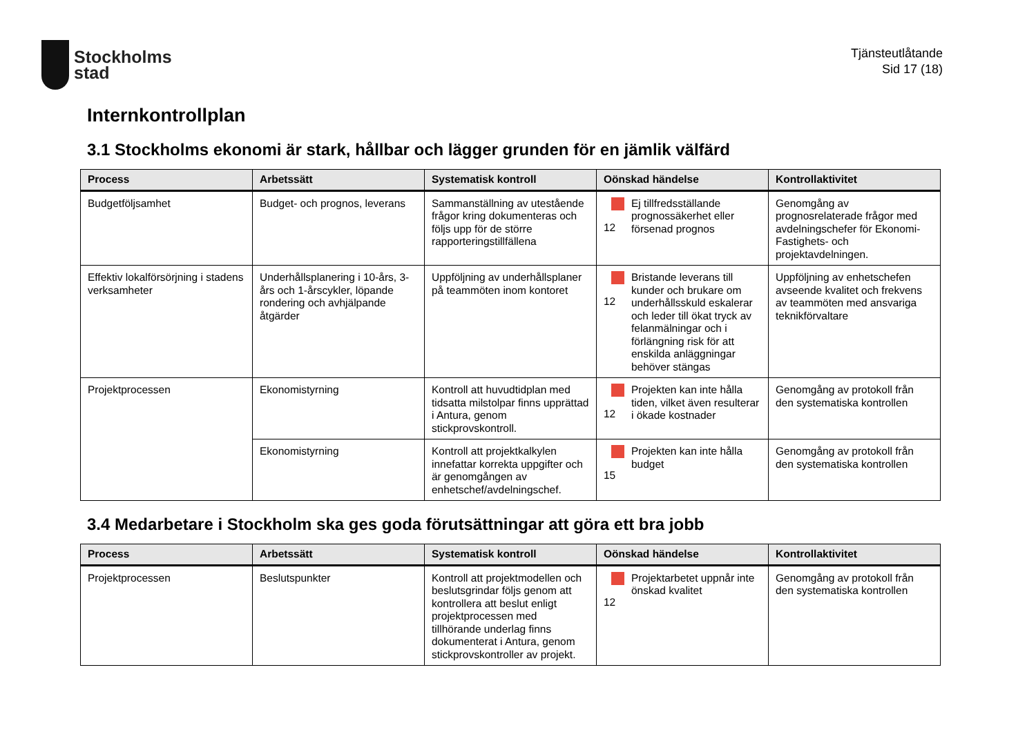Stockholms
stad
Tjänsteutlåtande
Sid 17 (18)
Internkontrollplan
3.1 Stockholms ekonomi är stark, hållbar och lägger grunden för en jämlik välfärd
| Process | Arbetssätt | Systematisk kontroll | Oönskad händelse | Kontrollaktivitet |
| --- | --- | --- | --- | --- |
| Budgetföljsamhet | Budget- och prognos, leverans | Sammanställning av utestående frågor kring dokumenteras och följs upp för de större rapporteringstillfällena | 12 Ej tillfredsställande prognossäkerhet eller försenad prognos | Genomgång av prognosrelaterade frågor med avdelningschefer för Ekonomi- Fastighets- och projektavdelningen. |
| Effektiv lokalförsörjning i stadens verksamheter | Underhållsplanering i 10-års, 3-års och 1-årscykler, löpande rondering och avhjälpande åtgärder | Uppföljning av underhållsplaner på teammöten inom kontoret | 12 Bristande leverans till kunder och brukare om underhållsskuld eskalerar och leder till ökat tryck av felanmälningar och i förlängning risk för att enskilda anläggningar behöver stängas | Uppföljning av enhetschefen avseende kvalitet och frekvens av teammöten med ansvariga teknikförvaltare |
| Projektprocessen | Ekonomistyrning | Kontroll att huvudtidplan med tidsatta milstolpar finns upprättad i Antura, genom stickprovskontroll. | 12 Projekten kan inte hålla tiden, vilket även resulterar i ökade kostnader | Genomgång av protokoll från den systematiska kontrollen |
| | Ekonomistyrning | Kontroll att projektkalkylen innefattar korrekta uppgifter och är genomgången av enhetschef/avdelningschef. | 15 Projekten kan inte hålla budget | Genomgång av protokoll från den systematiska kontrollen |
3.4 Medarbetare i Stockholm ska ges goda förutsättningar att göra ett bra jobb
| Process | Arbetssätt | Systematisk kontroll | Oönskad händelse | Kontrollaktivitet |
| --- | --- | --- | --- | --- |
| Projektprocessen | Beslutspunkter | Kontroll att projektmodellen och beslutsgrindar följs genom att kontrollera att beslut enligt projektprocessen med tillhörande underlag finns dokumenterat i Antura, genom stickprovskontroller av projekt. | 12 Projektarbetet uppnår inte önskad kvalitet | Genomgång av protokoll från den systematiska kontrollen |